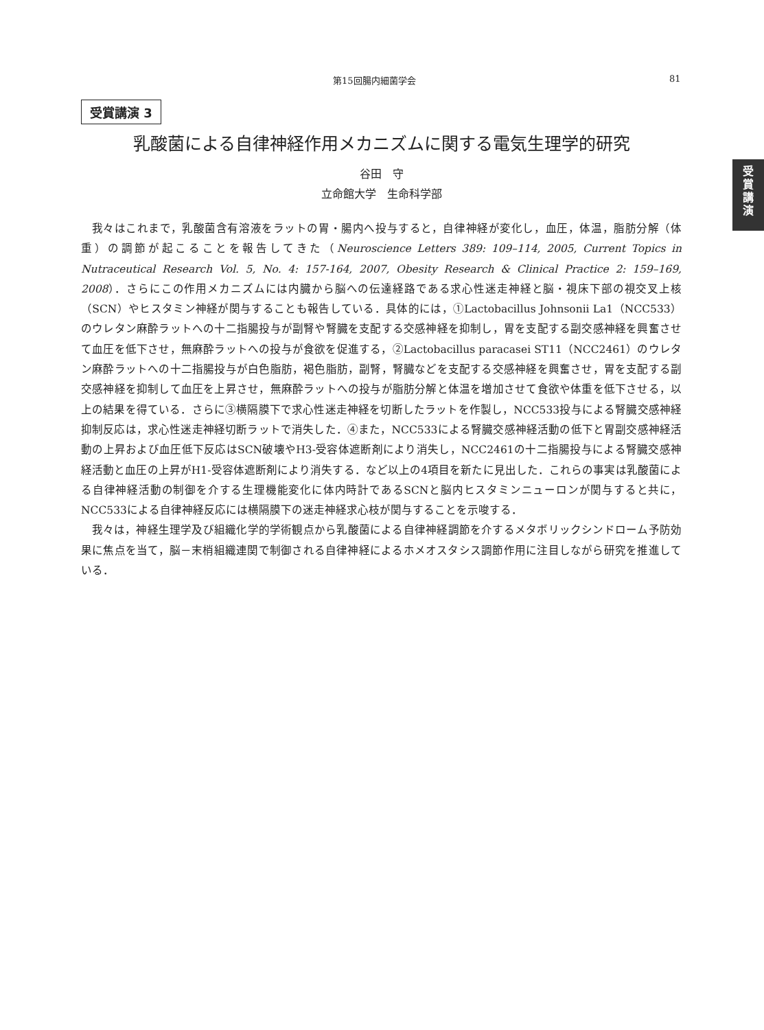第15回腸内細菌学会 81
受
賞
講
演
受賞講演 3
乳酸菌による自律神経作用メカニズムに関する電気生理学的研究
谷田　守
立命館大学　生命科学部
我々はこれまで，乳酸菌含有溶液をラットの胃・腸内へ投与すると，自律神経が変化し，血圧，体温，脂肪分解（体重）の調節が起こることを報告してきた（Neuroscience Letters 389: 109–114, 2005, Current Topics in Nutraceutical Research Vol. 5, No. 4: 157-164, 2007, Obesity Research & Clinical Practice 2: 159–169, 2008）．さらにこの作用メカニズムには内臓から脳への伝達経路である求心性迷走神経と脳・視床下部の視交叉上核（SCN）やヒスタミン神経が関与することも報告している．具体的には，①Lactobacillus Johnsonii La1（NCC533）のウレタン麻酔ラットへの十二指腸投与が副腎や腎臓を支配する交感神経を抑制し，胃を支配する副交感神経を興奮させて血圧を低下させ，無麻酔ラットへの投与が食欲を促進する，②Lactobacillus paracasei ST11（NCC2461）のウレタン麻酔ラットへの十二指腸投与が白色脂肪，褐色脂肪，副腎，腎臓などを支配する交感神経を興奮させ，胃を支配する副交感神経を抑制して血圧を上昇させ，無麻酔ラットへの投与が脂肪分解と体温を増加させて食欲や体重を低下させる，以上の結果を得ている．さらに③横隔膜下で求心性迷走神経を切断したラットを作製し，NCC533投与による腎臓交感神経抑制反応は，求心性迷走神経切断ラットで消失した．④また，NCC533による腎臓交感神経活動の低下と胃副交感神経活動の上昇および血圧低下反応はSCN破壊やH3-受容体遮断剤により消失し，NCC2461の十二指腸投与による腎臓交感神経活動と血圧の上昇がH1-受容体遮断剤により消失する．など以上の4項目を新たに見出した．これらの事実は乳酸菌による自律神経活動の制御を介する生理機能変化に体内時計であるSCNと脳内ヒスタミンニューロンが関与すると共に，NCC533による自律神経反応には横隔膜下の迷走神経求心枝が関与することを示唆する．
我々は，神経生理学及び組織化学的学術観点から乳酸菌による自律神経調節を介するメタボリックシンドローム予防効果に焦点を当て，脳－末梢組織連関で制御される自律神経によるホメオスタシス調節作用に注目しながら研究を推進している．